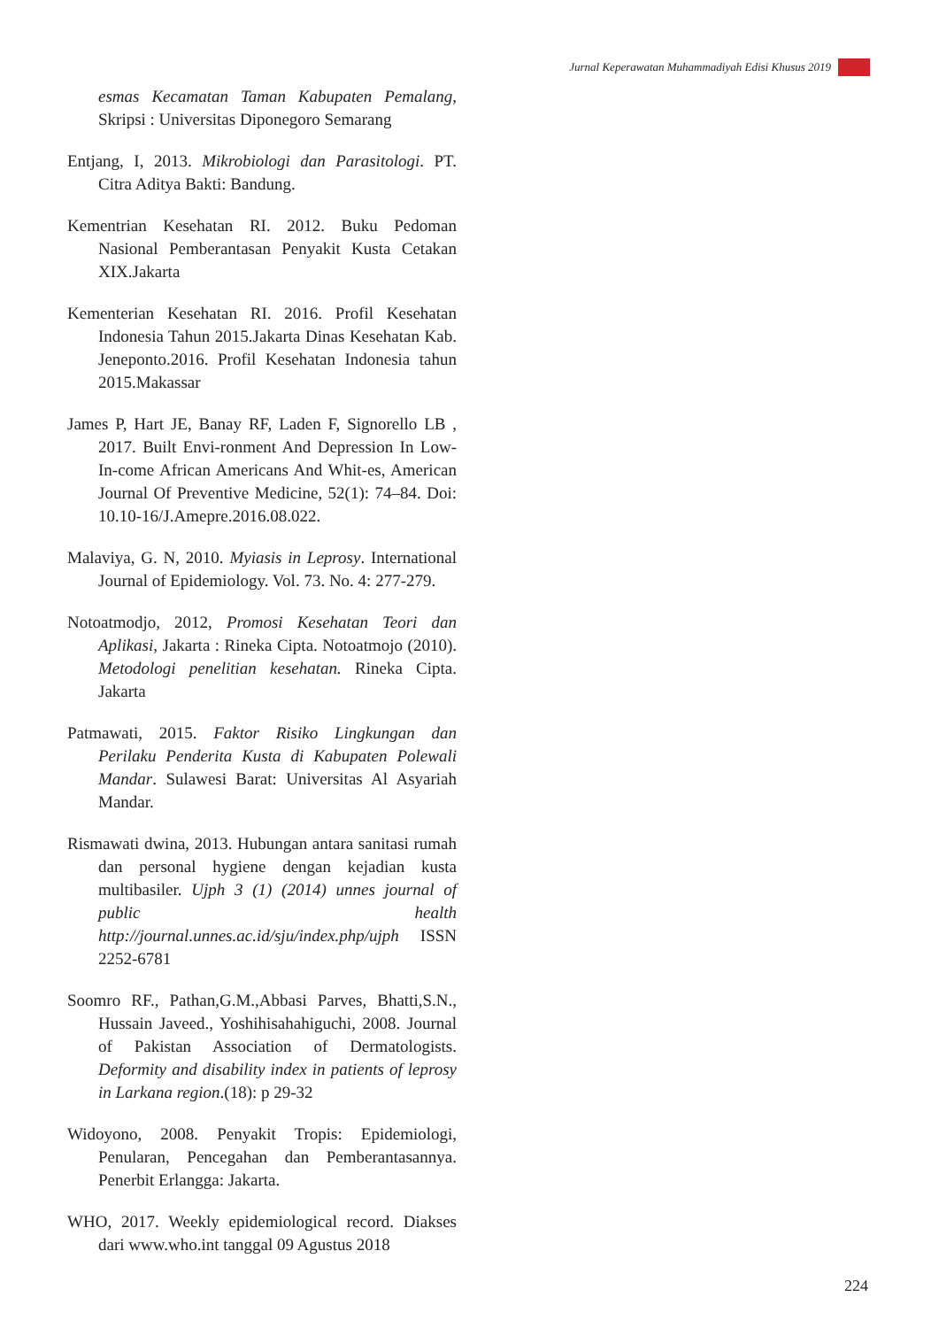Jurnal Keperawatan Muhammadiyah Edisi Khusus 2019
esmas Kecamatan Taman Kabupaten Pemalang, Skripsi : Universitas Diponegoro Semarang
Entjang, I, 2013. Mikrobiologi dan Parasitologi. PT. Citra Aditya Bakti: Bandung.
Kementrian Kesehatan RI. 2012. Buku Pedoman Nasional Pemberantasan Penyakit Kusta Cetakan XIX.Jakarta
Kementerian Kesehatan RI. 2016. Profil Kesehatan Indonesia Tahun 2015.Jakarta Dinas Kesehatan Kab. Jeneponto.2016. Profil Kesehatan Indonesia tahun 2015.Makassar
James P, Hart JE, Banay RF, Laden F, Signorello LB , 2017. Built Envi-ronment And Depression In Low-In-come African Americans And Whit-es, American Journal Of Preventive Medicine, 52(1): 74–84. Doi: 10.10-16/J.Amepre.2016.08.022.
Malaviya, G. N, 2010. Myiasis in Leprosy. International Journal of Epidemiology. Vol. 73. No. 4: 277-279.
Notoatmodjo, 2012, Promosi Kesehatan Teori dan Aplikasi, Jakarta : Rineka Cipta. Notoatmojo (2010). Metodologi penelitian kesehatan. Rineka Cipta. Jakarta
Patmawati, 2015. Faktor Risiko Lingkungan dan Perilaku Penderita Kusta di Kabupaten Polewali Mandar. Sulawesi Barat: Universitas Al Asyariah Mandar.
Rismawati dwina, 2013. Hubungan antara sanitasi rumah dan personal hygiene dengan kejadian kusta multibasiler. Ujph 3 (1) (2014) unnes journal of public health http://journal.unnes.ac.id/sju/index.php/ujph ISSN 2252-6781
Soomro RF., Pathan,G.M.,Abbasi Parves, Bhatti,S.N., Hussain Javeed., Yoshihisahahiguchi, 2008. Journal of Pakistan Association of Dermatologists. Deformity and disability index in patients of leprosy in Larkana region.(18): p 29-32
Widoyono, 2008. Penyakit Tropis: Epidemiologi, Penularan, Pencegahan dan Pemberantasannya. Penerbit Erlangga: Jakarta.
WHO, 2017. Weekly epidemiological record. Diakses dari www.who.int tanggal 09 Agustus 2018
224